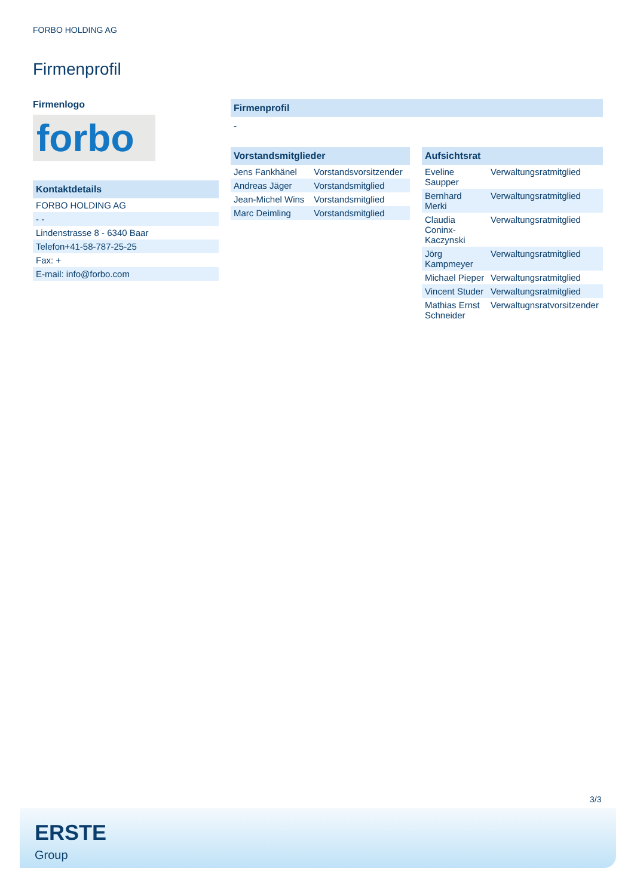FORBO HOLDING AG
Firmenprofil
Firmenlogo
forbo
Kontaktdetails
| FORBO HOLDING AG |
| - - |
| Lindenstrasse 8 - 6340 Baar |
| Telefon+41-58-787-25-25 |
| Fax: + |
| E-mail: info@forbo.com |
Firmenprofil
-
Vorstandsmitglieder
| Jens Fankhänel | Vorstandsvorsitzender |
| Andreas Jäger | Vorstandsmitglied |
| Jean-Michel Wins | Vorstandsmitglied |
| Marc Deimling | Vorstandsmitglied |
Aufsichtsrat
| Eveline Saupper | Verwaltungsratmitglied |
| Bernhard Merki | Verwaltungsratmitglied |
| Claudia Coninx-Kaczynski | Verwaltungsratmitglied |
| Jörg Kampmeyer | Verwaltungsratmitglied |
| Michael Pieper | Verwaltungsratmitglied |
| Vincent Studer | Verwaltungsratmitglied |
| Mathias Ernst Schneider | Verwaltugnsratvorsitzender |
3/3
ERSTE
Group